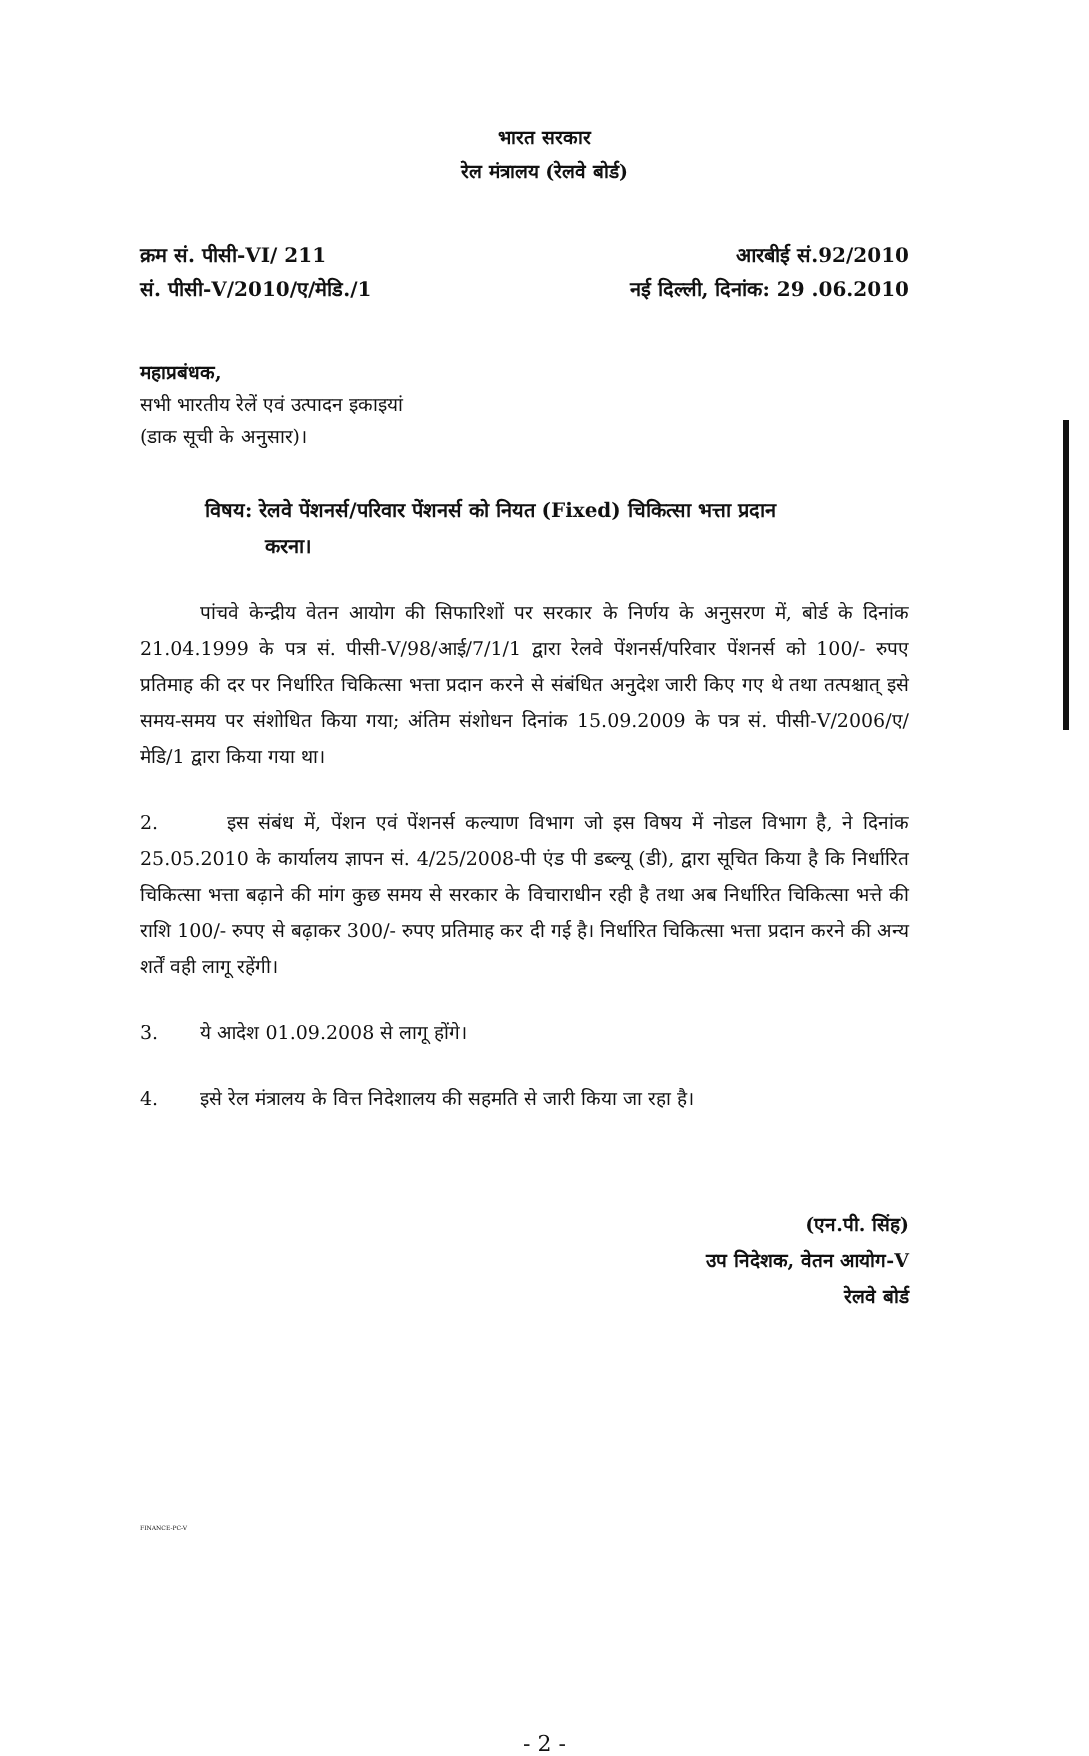भारत सरकार
रेल मंत्रालय (रेलवे बोर्ड)
क्रम सं. पीसी-VI/ 211
सं. पीसी-V/2010/ए/मेडि./1
आरबीई सं.92/2010
नई दिल्ली, दिनांक: 29 .06.2010
महाप्रबंधक,
सभी भारतीय रेलें एवं उत्पादन इकाइयां
(डाक सूची के अनुसार)।
विषय: रेलवे पेंशनर्स/परिवार पेंशनर्स को नियत (Fixed) चिकित्सा भत्ता प्रदान
करना।
पांचवे केन्द्रीय वेतन आयोग की सिफारिशों पर सरकार के निर्णय के अनुसरण में, बोर्ड के दिनांक 21.04.1999 के पत्र सं. पीसी-V/98/आई/7/1/1 द्वारा रेलवे पेंशनर्स/परिवार पेंशनर्स को 100/- रुपए प्रतिमाह की दर पर निर्धारित चिकित्सा भत्ता प्रदान करने से संबंधित अनुदेश जारी किए गए थे तथा तत्पश्चात् इसे समय-समय पर संशोधित किया गया; अंतिम संशोधन दिनांक 15.09.2009 के पत्र सं. पीसी-V/2006/ए/मेडि/1 द्वारा किया गया था।
2. इस संबंध में, पेंशन एवं पेंशनर्स कल्याण विभाग जो इस विषय में नोडल विभाग है, ने दिनांक 25.05.2010 के कार्यालय ज्ञापन सं. 4/25/2008-पी एंड पी डब्ल्यू (डी), द्वारा सूचित किया है कि निर्धारित चिकित्सा भत्ता बढ़ाने की मांग कुछ समय से सरकार के विचाराधीन रही है तथा अब निर्धारित चिकित्सा भत्ते की राशि 100/- रुपए से बढ़ाकर 300/- रुपए प्रतिमाह कर दी गई है। निर्धारित चिकित्सा भत्ता प्रदान करने की अन्य शर्तें वही लागू रहेंगी।
3. ये आदेश 01.09.2008 से लागू होंगे।
4. इसे रेल मंत्रालय के वित्त निदेशालय की सहमति से जारी किया जा रहा है।
(एन.पी. सिंह)
उप निदेशक, वेतन आयोग-V
रेलवे बोर्ड
FINANCE-PC-V
- 2 -